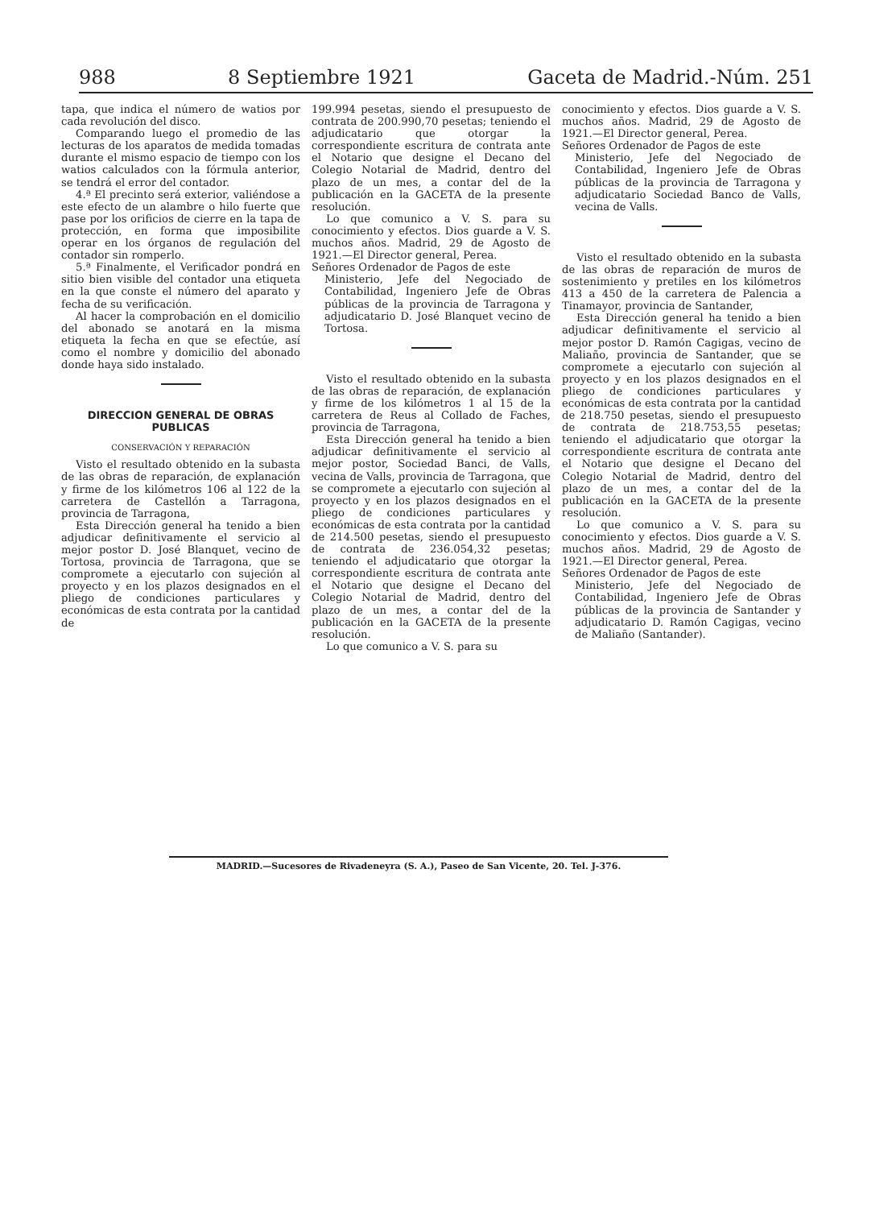988 8 Septiembre 1921 Gaceta de Madrid.-Núm. 251
tapa, que indica el número de watios por cada revolución del disco.
Comparando luego el promedio de las lecturas de los aparatos de medida tomadas durante el mismo espacio de tiempo con los watios calculados con la fórmula anterior, se tendrá el error del contador.
4.ª El precinto será exterior, valiéndose a este efecto de un alambre o hilo fuerte que pase por los orificios de cierre en la tapa de protección, en forma que imposibilite operar en los órganos de regulación del contador sin romperlo.
5.ª Finalmente, el Verificador pondrá en sitio bien visible del contador una etiqueta en la que conste el número del aparato y fecha de su verificación.
Al hacer la comprobación en el domicilio del abonado se anotará en la misma etiqueta la fecha en que se efectúe, así como el nombre y domicilio del abonado donde haya sido instalado.
DIRECCION GENERAL DE OBRAS PUBLICAS
CONSERVACIÓN Y REPARACIÓN
Visto el resultado obtenido en la subasta de las obras de reparación, de explanación y firme de los kilómetros 106 al 122 de la carretera de Castellón a Tarragona, provincia de Tarragona,
Esta Dirección general ha tenido a bien adjudicar definitivamente el servicio al mejor postor D. José Blanquet, vecino de Tortosa, provincia de Tarragona, que se compromete a ejecutarlo con sujeción al proyecto y en los plazos designados en el pliego de condiciones particulares y económicas de esta contrata por la cantidad de
199.994 pesetas, siendo el presupuesto de contrata de 200.990,70 pesetas; teniendo el adjudicatario que otorgar la correspondiente escritura de contrata ante el Notario que designe el Decano del Colegio Notarial de Madrid, dentro del plazo de un mes, a contar del de la publicación en la GACETA de la presente resolución.
Lo que comunico a V. S. para su conocimiento y efectos. Dios guarde a V. S. muchos años. Madrid, 29 de Agosto de 1921.—El Director general, Perea.
Señores Ordenador de Pagos de este
Ministerio, Jefe del Negociado de Contabilidad, Ingeniero Jefe de Obras públicas de la provincia de Tarragona y adjudicatario D. José Blanquet vecino de Tortosa.
Visto el resultado obtenido en la subasta de las obras de reparación, de explanación y firme de los kilómetros 1 al 15 de la carretera de Reus al Collado de Faches, provincia de Tarragona,
Esta Dirección general ha tenido a bien adjudicar definitivamente el servicio al mejor postor, Sociedad Banci, de Valls, vecina de Valls, provincia de Tarragona, que se compromete a ejecutarlo con sujeción al proyecto y en los plazos designados en el pliego de condiciones particulares y económicas de esta contrata por la cantidad de 214.500 pesetas, siendo el presupuesto de contrata de 236.054,32 pesetas; teniendo el adjudicatario que otorgar la correspondiente escritura de contrata ante el Notario que designe el Decano del Colegio Notarial de Madrid, dentro del plazo de un mes, a contar del de la publicación en la GACETA de la presente resolución.
Lo que comunico a V. S. para su
conocimiento y efectos. Dios guarde a V. S. muchos años. Madrid, 29 de Agosto de 1921.—El Director general, Perea.
Señores Ordenador de Pagos de este
Ministerio, Jefe del Negociado de Contabilidad, Ingeniero Jefe de Obras públicas de la provincia de Tarragona y adjudicatario Sociedad Banco de Valls, vecina de Valls.
Visto el resultado obtenido en la subasta de las obras de reparación de muros de sostenimiento y pretiles en los kilómetros 413 a 450 de la carretera de Palencia a Tinamayor, provincia de Santander,
Esta Dirección general ha tenido a bien adjudicar definitivamente el servicio al mejor postor D. Ramón Cagigas, vecino de Maliaño, provincia de Santander, que se compromete a ejecutarlo con sujeción al proyecto y en los plazos designados en el pliego de condiciones particulares y económicas de esta contrata por la cantidad de 218.750 pesetas, siendo el presupuesto de contrata de 218.753,55 pesetas; teniendo el adjudicatario que otorgar la correspondiente escritura de contrata ante el Notario que designe el Decano del Colegio Notarial de Madrid, dentro del plazo de un mes, a contar del de la publicación en la GACETA de la presente resolución.
Lo que comunico a V. S. para su conocimiento y efectos. Dios guarde a V. S. muchos años. Madrid, 29 de Agosto de 1921.—El Director general, Perea.
Señores Ordenador de Pagos de este
Ministerio, Jefe del Negociado de Contabilidad, Ingeniero Jefe de Obras públicas de la provincia de Santander y adjudicatario D. Ramón Cagigas, vecino de Maliaño (Santander).
MADRID.—Sucesores de Rivadeneyra (S. A.), Paseo de San Vicente, 20. Tel. J-376.